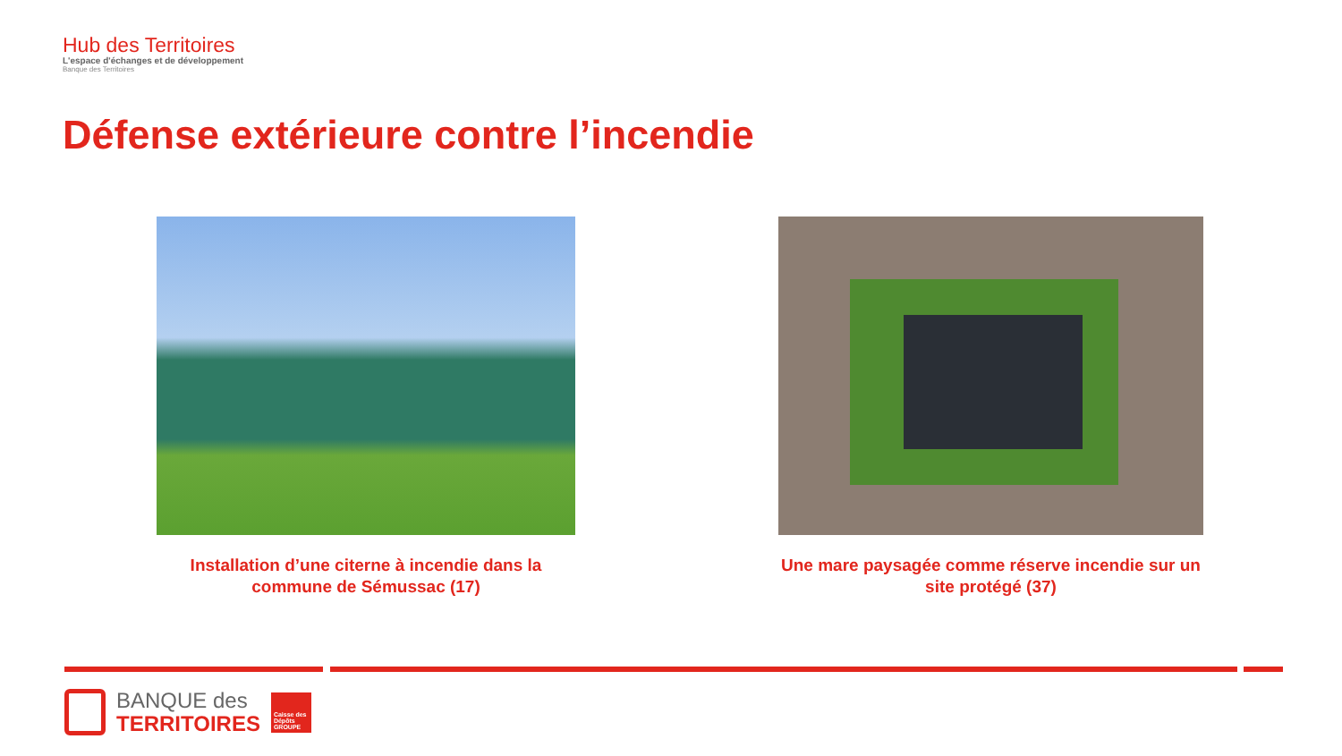Hub des Territoires
L'espace d'échanges et de développement
Banque des Territoires
Défense extérieure contre l’incendie
Installation d’une citerne à incendie dans la commune de Sémussac (17)
Une mare paysagée comme réserve incendie sur un site protégé (37)
BANQUE des
TERRITOIRES
Caisse des Dépôts GROUPE